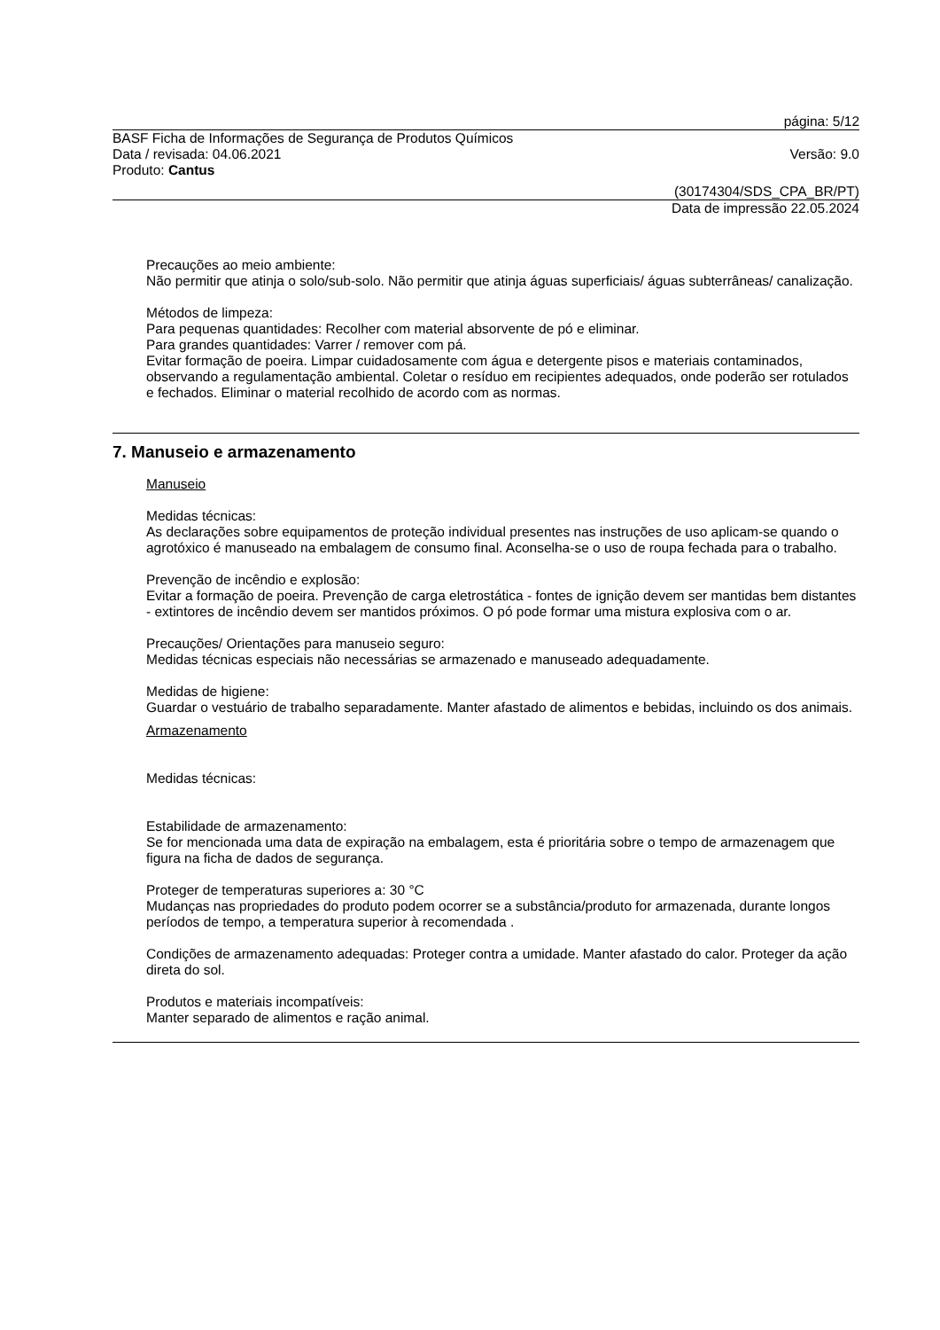página: 5/12
BASF Ficha de Informações de Segurança de Produtos Químicos
Data / revisada: 04.06.2021 Versão: 9.0
Produto: Cantus
(30174304/SDS_CPA_BR/PT)
Data de impressão 22.05.2024
Precauções ao meio ambiente:
Não permitir que atinja o solo/sub-solo. Não permitir que atinja águas superficiais/ águas subterrâneas/ canalização.
Métodos de limpeza:
Para pequenas quantidades: Recolher com material absorvente de pó e eliminar.
Para grandes quantidades: Varrer / remover com pá.
Evitar formação de poeira. Limpar cuidadosamente com água e detergente pisos e materiais contaminados, observando a regulamentação ambiental. Coletar o resíduo em recipientes adequados, onde poderão ser rotulados e fechados. Eliminar o material recolhido de acordo com as normas.
7. Manuseio e armazenamento
Manuseio
Medidas técnicas:
As declarações sobre equipamentos de proteção individual presentes nas instruções de uso aplicam-se quando o agrotóxico é manuseado na embalagem de consumo final. Aconselha-se o uso de roupa fechada para o trabalho.
Prevenção de incêndio e explosão:
Evitar a formação de poeira. Prevenção de carga eletrostática - fontes de ignição devem ser mantidas bem distantes - extintores de incêndio devem ser mantidos próximos. O pó pode formar uma mistura explosiva com o ar.
Precauções/ Orientações para manuseio seguro:
Medidas técnicas especiais não necessárias se armazenado e manuseado adequadamente.
Medidas de higiene:
Guardar o vestuário de trabalho separadamente. Manter afastado de alimentos e bebidas, incluindo os dos animais.
Armazenamento
Medidas técnicas:
Estabilidade de armazenamento:
Se for mencionada uma data de expiração na embalagem, esta é prioritária sobre o tempo de armazenagem que figura na ficha de dados de segurança.
Proteger de temperaturas superiores a: 30 °C
Mudanças nas propriedades do produto podem ocorrer se a substância/produto for armazenada, durante longos períodos de tempo, a temperatura superior à recomendada .
Condições de armazenamento adequadas: Proteger contra a umidade. Manter afastado do calor. Proteger da ação direta do sol.
Produtos e materiais incompatíveis:
Manter separado de alimentos e ração animal.